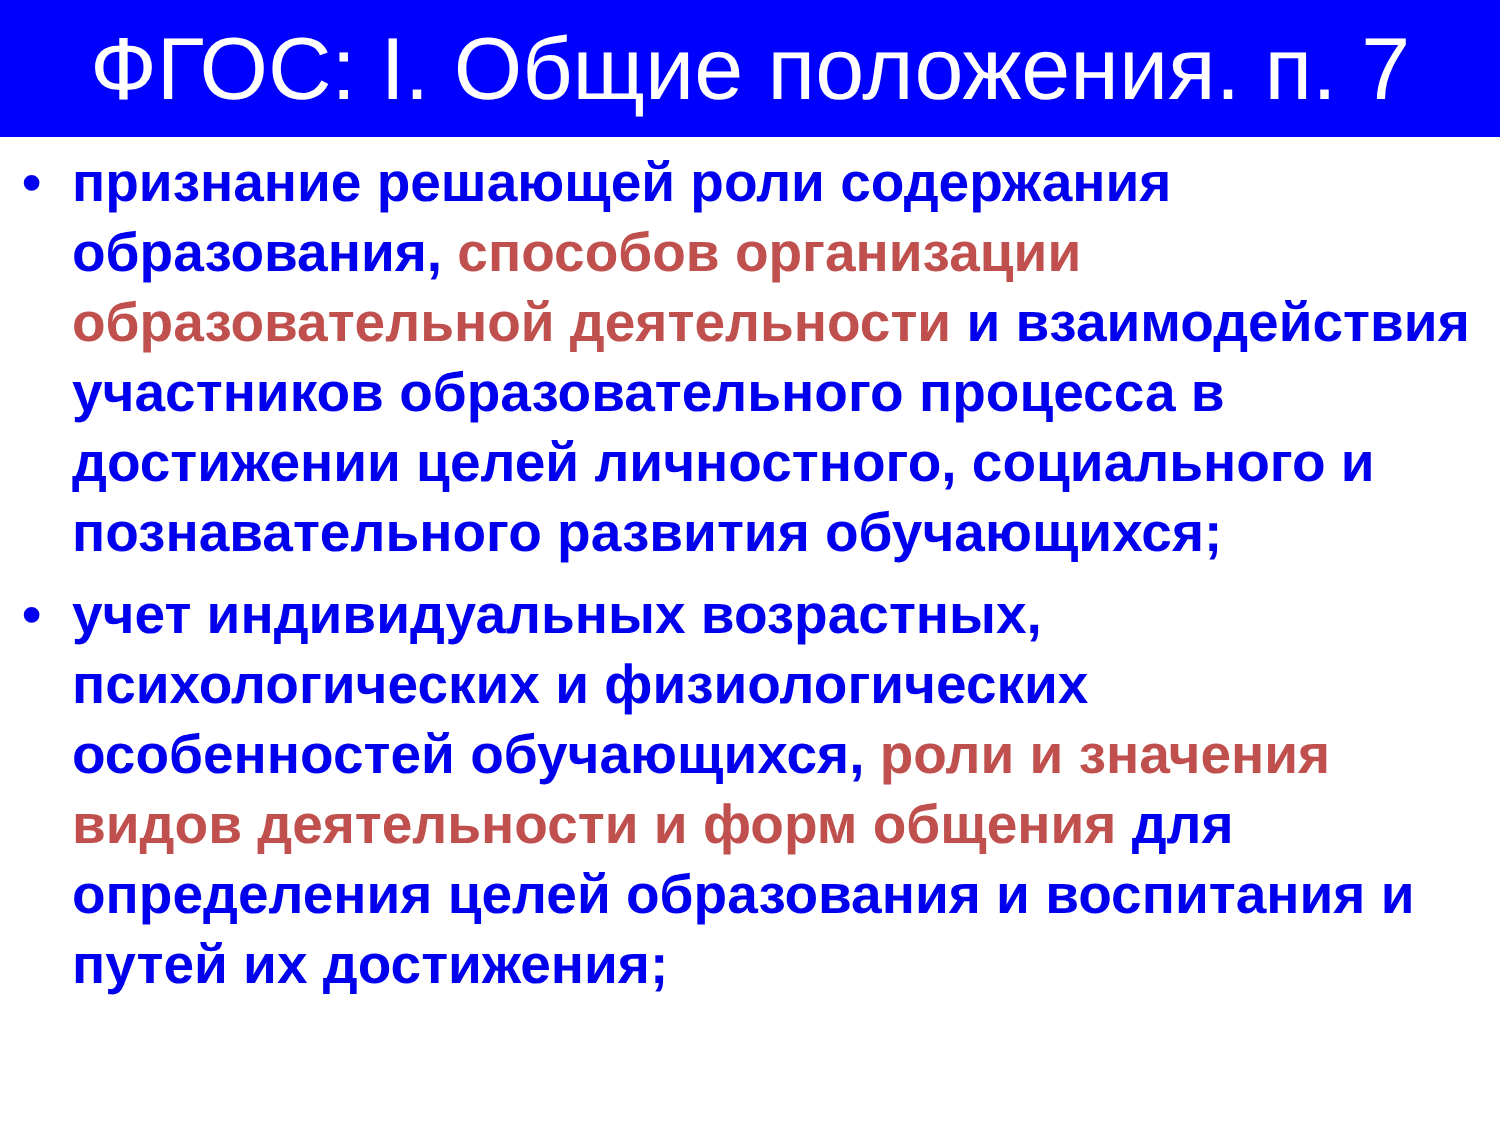ФГОС: I. Общие положения. п. 7
• признание решающей роли содержания образования, способов организации образовательной деятельности и взаимодействия участников образовательного процесса в достижении целей личностного, социального и познавательного развития обучающихся;
• учет индивидуальных возрастных, психологических и физиологических особенностей обучающихся, роли и значения видов деятельности и форм общения для определения целей образования и воспитания и путей их достижения;